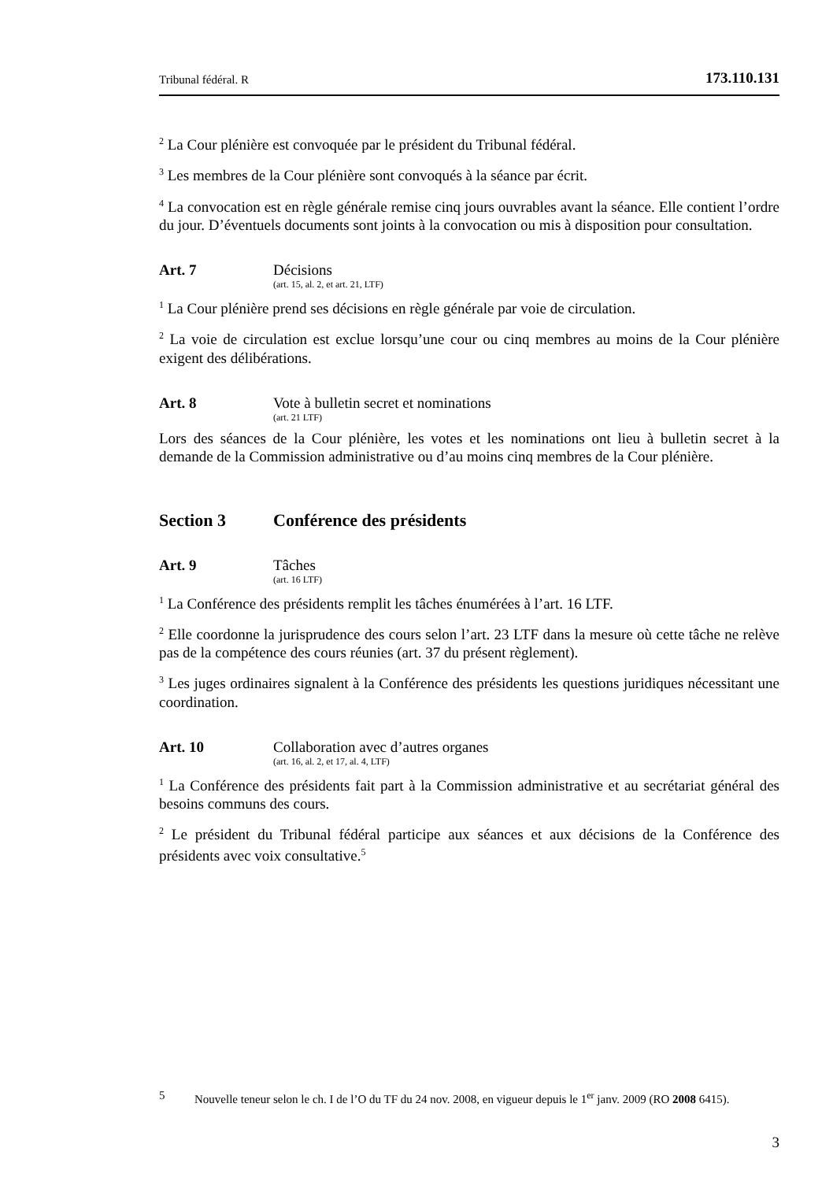Tribunal fédéral. R 173.110.131
<sup>2</sup> La Cour plénière est convoquée par le président du Tribunal fédéral.
<sup>3</sup> Les membres de la Cour plénière sont convoqués à la séance par écrit.
<sup>4</sup> La convocation est en règle générale remise cinq jours ouvrables avant la séance. Elle contient l’ordre du jour. D’éventuels documents sont joints à la convocation ou mis à disposition pour consultation.
Art. 7 Décisions
(art. 15, al. 2, et art. 21, LTF)
<sup>1</sup> La Cour plénière prend ses décisions en règle générale par voie de circulation.
<sup>2</sup> La voie de circulation est exclue lorsqu’une cour ou cinq membres au moins de la Cour plénière exigent des délibérations.
Art. 8 Vote à bulletin secret et nominations
(art. 21 LTF)
Lors des séances de la Cour plénière, les votes et les nominations ont lieu à bulletin secret à la demande de la Commission administrative ou d’au moins cinq membres de la Cour plénière.
Section 3 Conférence des présidents
Art. 9 Tâches
(art. 16 LTF)
<sup>1</sup> La Conférence des présidents remplit les tâches énumérées à l’art. 16 LTF.
<sup>2</sup> Elle coordonne la jurisprudence des cours selon l’art. 23 LTF dans la mesure où cette tâche ne relève pas de la compétence des cours réunies (art. 37 du présent règlement).
<sup>3</sup> Les juges ordinaires signalent à la Conférence des présidents les questions juridiques nécessitant une coordination.
Art. 10 Collaboration avec d’autres organes
(art. 16, al. 2, et 17, al. 4, LTF)
<sup>1</sup> La Conférence des présidents fait part à la Commission administrative et au secrétariat général des besoins communs des cours.
<sup>2</sup> Le président du Tribunal fédéral participe aux séances et aux décisions de la Conférence des présidents avec voix consultative.<sup>5</sup>
5 Nouvelle teneur selon le ch. I de l’O du TF du 24 nov. 2008, en vigueur depuis le 1<sup>er</sup> janv. 2009 (RO 2008 6415).
3